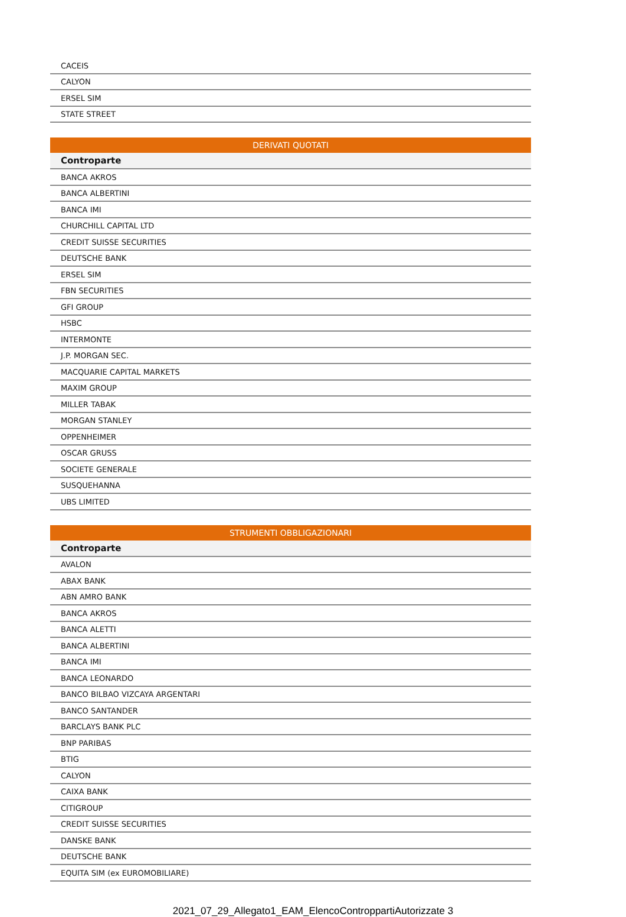| CACEIS |
| CALYON |
| ERSEL SIM |
| STATE STREET |
| DERIVATI QUOTATI |
| --- |
| Controparte |
| BANCA AKROS |
| BANCA ALBERTINI |
| BANCA IMI |
| CHURCHILL CAPITAL LTD |
| CREDIT SUISSE SECURITIES |
| DEUTSCHE BANK |
| ERSEL SIM |
| FBN SECURITIES |
| GFI GROUP |
| HSBC |
| INTERMONTE |
| J.P. MORGAN SEC. |
| MACQUARIE CAPITAL MARKETS |
| MAXIM GROUP |
| MILLER TABAK |
| MORGAN STANLEY |
| OPPENHEIMER |
| OSCAR GRUSS |
| SOCIETE GENERALE |
| SUSQUEHANNA |
| UBS LIMITED |
| STRUMENTI OBBLIGAZIONARI |
| --- |
| Controparte |
| AVALON |
| ABAX BANK |
| ABN AMRO BANK |
| BANCA AKROS |
| BANCA ALETTI |
| BANCA ALBERTINI |
| BANCA IMI |
| BANCA LEONARDO |
| BANCO BILBAO VIZCAYA ARGENTARI |
| BANCO SANTANDER |
| BARCLAYS BANK PLC |
| BNP PARIBAS |
| BTIG |
| CALYON |
| CAIXA BANK |
| CITIGROUP |
| CREDIT SUISSE SECURITIES |
| DANSKE BANK |
| DEUTSCHE BANK |
| EQUITA SIM (ex EUROMOBILIARE) |
2021_07_29_Allegato1_EAM_ElencoControppartiAutorizzate 3